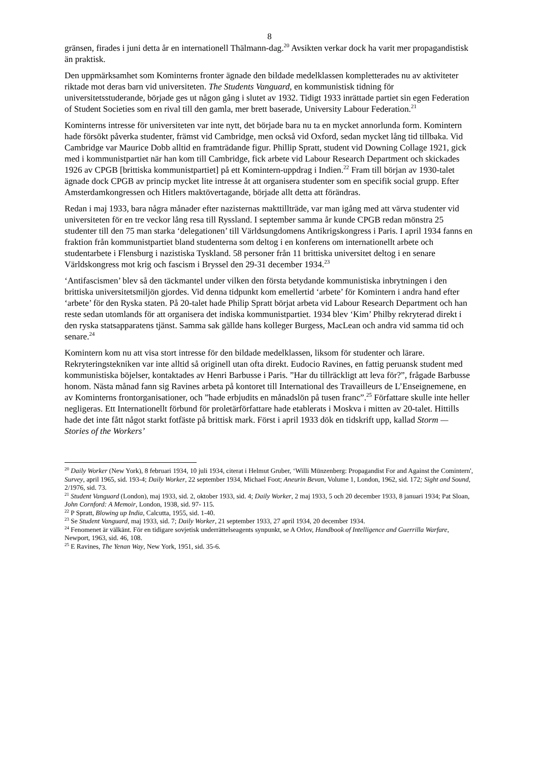8
gränsen, firades i juni detta år en internationell Thälmann-dag.<sup>20</sup> Avsikten verkar dock ha varit mer propagandistisk än praktisk.
Den uppmärksamhet som Kominterns fronter ägnade den bildade medelklassen kompletterades nu av aktiviteter riktade mot deras barn vid universiteten. The Students Vanguard, en kommunistisk tidning för universitetsstuderande, började ges ut någon gång i slutet av 1932. Tidigt 1933 inrättade partiet sin egen Federation of Student Societies som en rival till den gamla, mer brett baserade, University Labour Federation.<sup>21</sup>
Kominterns intresse för universiteten var inte nytt, det började bara nu ta en mycket annorlunda form. Komintern hade försökt påverka studenter, främst vid Cambridge, men också vid Oxford, sedan mycket lång tid tillbaka. Vid Cambridge var Maurice Dobb alltid en framträdande figur. Phillip Spratt, student vid Downing Collage 1921, gick med i kommunistpartiet när han kom till Cambridge, fick arbete vid Labour Research Department och skickades 1926 av CPGB [brittiska kommunistpartiet] på ett Komintern-uppdrag i Indien.<sup>22</sup> Fram till början av 1930-talet ägnade dock CPGB av princip mycket lite intresse åt att organisera studenter som en specifik social grupp. Efter Amsterdamkongressen och Hitlers maktövertagande, började allt detta att förändras.
Redan i maj 1933, bara några månader efter nazisternas makttillträde, var man igång med att värva studenter vid universiteten för en tre veckor lång resa till Ryssland. I september samma år kunde CPGB redan mönstra 25 studenter till den 75 man starka ‘delegationen’ till Världsungdomens Antikrigskongress i Paris. I april 1934 fanns en fraktion från kommunistpartiet bland studenterna som deltog i en konferens om internationellt arbete och studentarbete i Flensburg i nazistiska Tyskland. 58 personer från 11 brittiska universitet deltog i en senare Världskongress mot krig och fascism i Bryssel den 29-31 december 1934.<sup>23</sup>
‘Antifascismen’ blev så den täckmantel under vilken den första betydande kommunistiska inbrytningen i den brittiska universitetsmiljön gjordes. Vid denna tidpunkt kom emellertid ‘arbete’ för Komintern i andra hand efter ‘arbete’ för den Ryska staten. På 20-talet hade Philip Spratt börjat arbeta vid Labour Research Department och han reste sedan utomlands för att organisera det indiska kommunistpartiet. 1934 blev ‘Kim’ Philby rekryterad direkt i den ryska statsapparatens tjänst. Samma sak gällde hans kolleger Burgess, MacLean och andra vid samma tid och senare.<sup>24</sup>
Komintern kom nu att visa stort intresse för den bildade medelklassen, liksom för studenter och lärare. Rekryteringstekniken var inte alltid så originell utan ofta direkt. Eudocio Ravines, en fattig peruansk student med kommunistiska böjelser, kontaktades av Henri Barbusse i Paris. ”Har du tillräckligt att leva för?”, frågade Barbusse honom. Nästa månad fann sig Ravines arbeta på kontoret till International des Travailleurs de L’Enseignemene, en av Kominterns frontorganisationer, och ”hade erbjudits en månadslön på tusen franc”.<sup>25</sup> Författare skulle inte heller negligeras. Ett Internationellt förbund för proletärförfattare hade etablerats i Moskva i mitten av 20-talet. Hittills hade det inte fått något starkt fotfäste på brittisk mark. Först i april 1933 dök en tidskrift upp, kallad Storm — Stories of the Workers’
<sup>20</sup> Daily Worker (New York), 8 februari 1934, 10 juli 1934, citerat i Helmut Gruber, ‘Willi Münzenberg: Propagandist For and Against the Comintern', Survey, april 1965, sid. 193-4; Daily Worker, 22 september 1934, Michael Foot; Aneurin Bevan, Volume 1, London, 1962, sid. 172; Sight and Sound, 2/1976, sid. 73.
<sup>21</sup> Student Vanguard (London), maj 1933, sid. 2, oktober 1933, sid. 4; Daily Worker, 2 maj 1933, 5 och 20 december 1933, 8 januari 1934; Pat Sloan, John Cornford: A Memoir, London, 1938, sid. 97- 115.
<sup>22</sup> P Spratt, Blowing up India, Calcutta, 1955, sid. 1-40.
<sup>23</sup> Se Student Vanguard, maj 1933, sid. 7; Daily Worker, 21 september 1933, 27 april 1934, 20 december 1934.
<sup>24</sup> Fenomenet är välkänt. För en tidigare sovjetisk underrättelseagents synpunkt, se A Orlov, Handbook of Intelligence and Guerrilla Warfare, Newport, 1963, sid. 46, 108.
<sup>25</sup> E Ravines, The Yenan Way, New York, 1951, sid. 35-6.